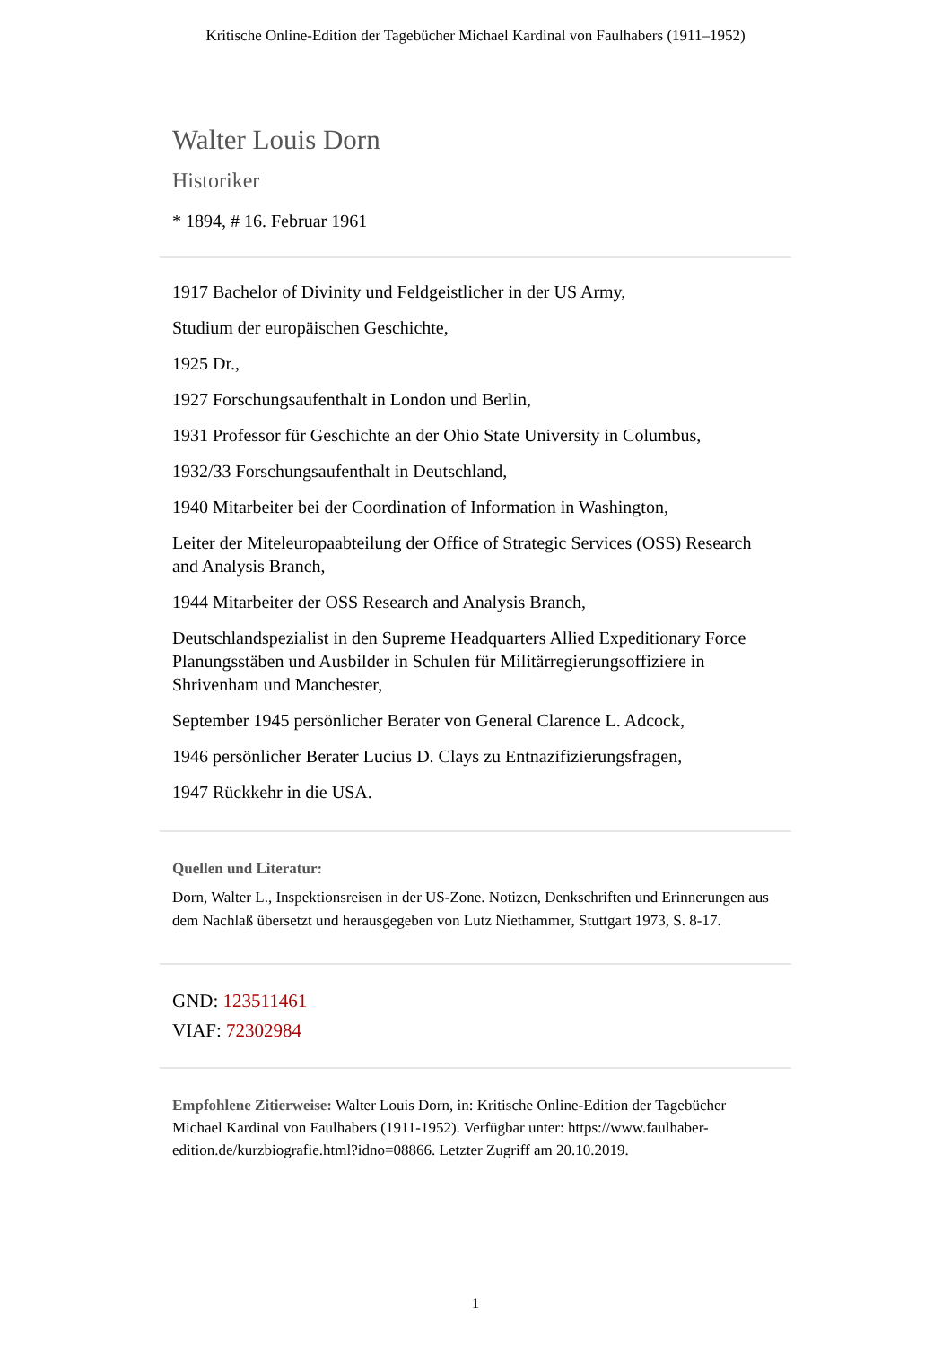Kritische Online-Edition der Tagebücher Michael Kardinal von Faulhabers (1911–1952)
Walter Louis Dorn
Historiker
* 1894, # 16. Februar 1961
1917 Bachelor of Divinity und Feldgeistlicher in der US Army,
Studium der europäischen Geschichte,
1925 Dr.,
1927 Forschungsaufenthalt in London und Berlin,
1931 Professor für Geschichte an der Ohio State University in Columbus,
1932/33 Forschungsaufenthalt in Deutschland,
1940 Mitarbeiter bei der Coordination of Information in Washington,
Leiter der Miteleuropaabteilung der Office of Strategic Services (OSS) Research and Analysis Branch,
1944 Mitarbeiter der OSS Research and Analysis Branch,
Deutschlandspezialist in den Supreme Headquarters Allied Expeditionary Force Planungsstäben und Ausbilder in Schulen für Militärregierungsoffiziere in Shrivenham und Manchester,
September 1945 persönlicher Berater von General Clarence L. Adcock,
1946 persönlicher Berater Lucius D. Clays zu Entnazifizierungsfragen,
1947 Rückkehr in die USA.
Quellen und Literatur:
Dorn, Walter L., Inspektionsreisen in der US-Zone. Notizen, Denkschriften und Erinnerungen aus dem Nachlaß übersetzt und herausgegeben von Lutz Niethammer, Stuttgart 1973, S. 8-17.
GND: 123511461
VIAF: 72302984
Empfohlene Zitierweise: Walter Louis Dorn, in: Kritische Online-Edition der Tagebücher Michael Kardinal von Faulhabers (1911-1952). Verfügbar unter: https://www.faulhaber-edition.de/kurzbiografie.html?idno=08866. Letzter Zugriff am 20.10.2019.
1